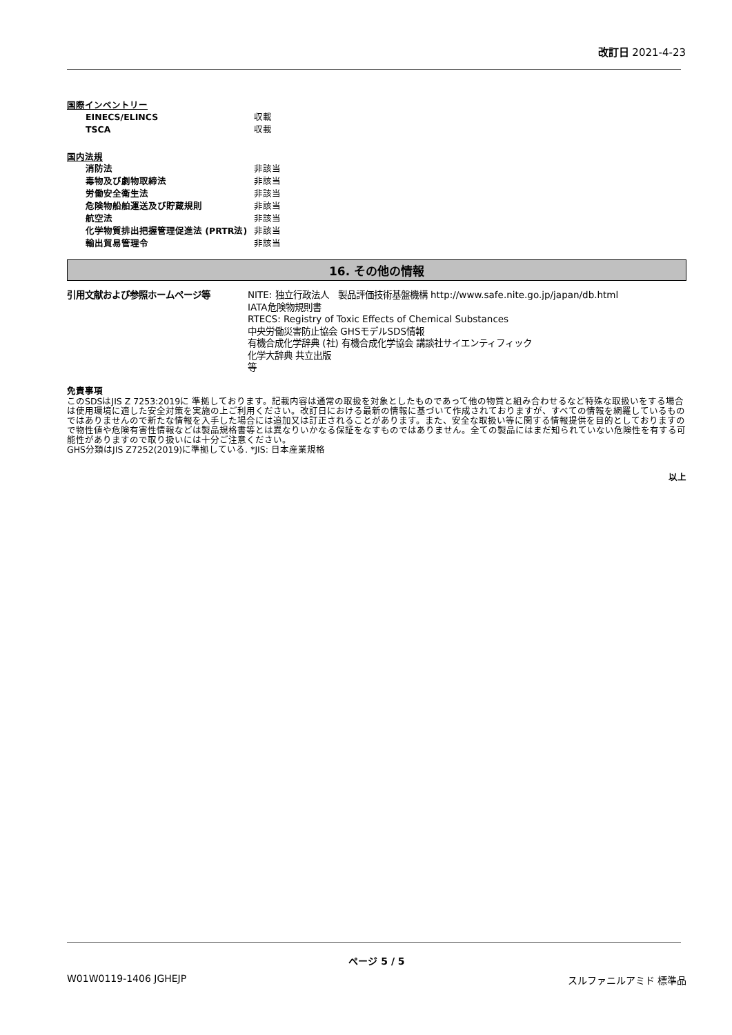改訂日 2021-4-23
国際インベントリー
| EINECS/ELINCS | 収載 |
| TSCA | 収載 |
国内法規
| 消防法 | 非該当 |
| 毒物及び劇物取締法 | 非該当 |
| 労働安全衛生法 | 非該当 |
| 危険物船舶運送及び貯蔵規則 | 非該当 |
| 航空法 | 非該当 |
| 化学物質排出把握管理促進法 (PRTR法) | 非該当 |
| 輸出貿易管理令 | 非該当 |
16. その他の情報
| 引用文献および参照ホームページ等 | NITE: 独立行政法人 製品評価技術基盤機構 http://www.safe.nite.go.jp/japan/db.html IATA危険物規則書 RTECS: Registry of Toxic Effects of Chemical Substances 中央労働災害防止協会 GHSモデルSDS情報 有機合成化学辞典 (社) 有機合成化学協会 講談社サイエンティフィック 化学大辞典 共立出版 等 |
免責事項
このSDSはJIS Z 7253:2019に 準拠しております。記載内容は通常の取扱を対象としたものであって他の物質と組み合わせるなど特殊な取扱いをする場合は使用環境に適した安全対策を実施の上ご利用ください。改訂日における最新の情報に基づいて作成されておりますが、すべての情報を網羅しているものではありませんので新たな情報を入手した場合には追加又は訂正されることがあります。また、安全な取扱い等に関する情報提供を目的としておりますので物性値や危険有害性情報などは製品規格書等とは異なりいかなる保証をなすものではありません。全ての製品にはまだ知られていない危険性を有する可能性がありますので取り扱いには十分ご注意ください。
GHS分類はJIS Z7252(2019)に準拠している. *JIS: 日本産業規格
以上
ページ 5 / 5
W01W0119-1406 JGHEJP スルファニルアミド 標準品